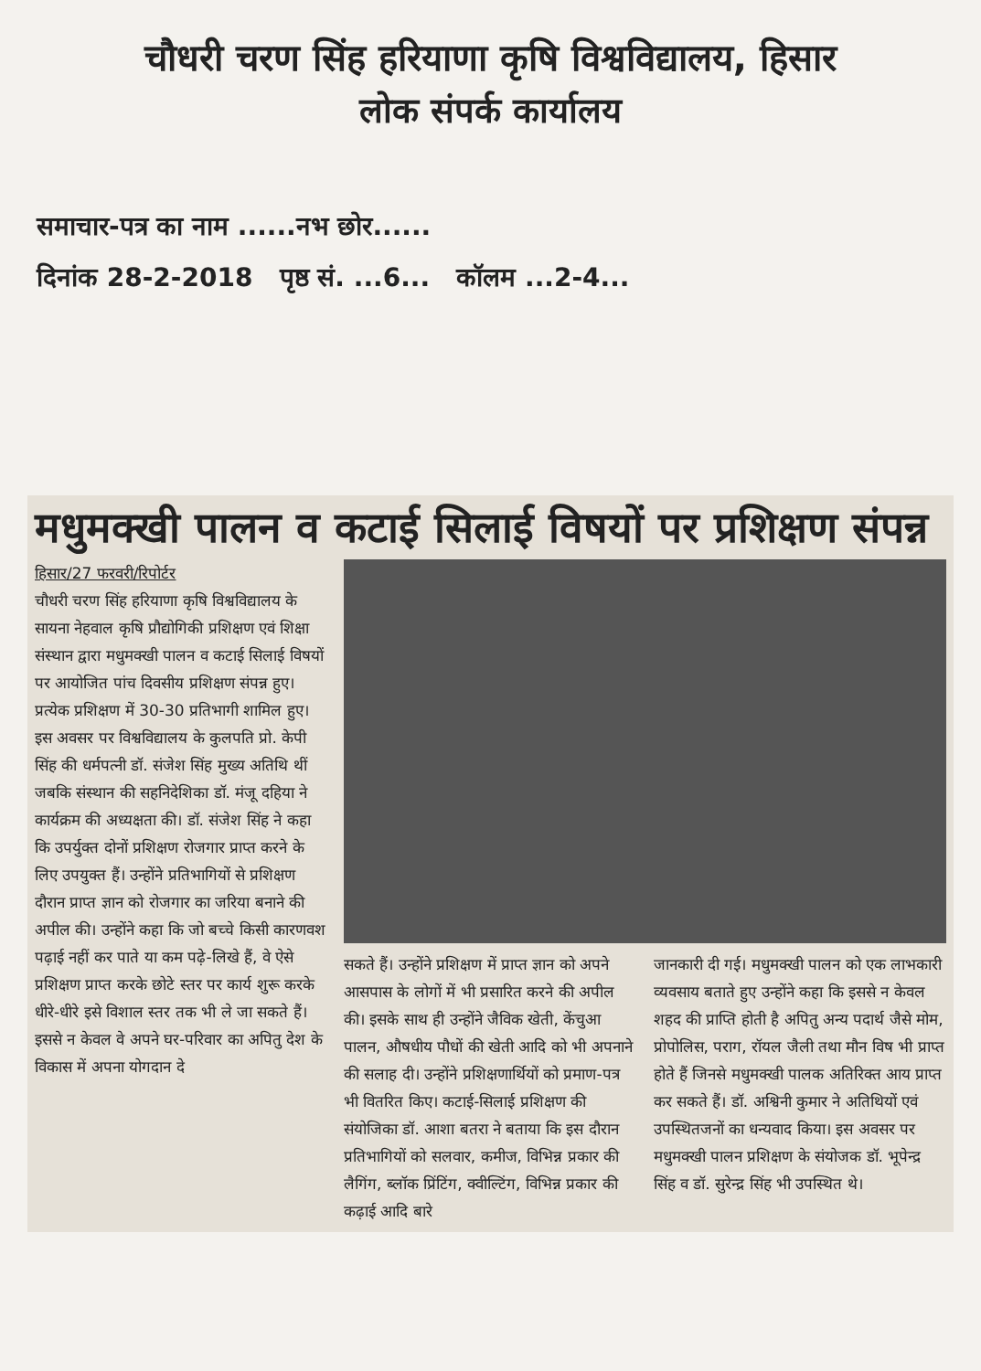चौधरी चरण सिंह हरियाणा कृषि विश्वविद्यालय, हिसार
लोक संपर्क कार्यालय
समाचार-पत्र का नाम ......नभ छोर......
दिनांक 28-2-2018 पृष्ठ सं. ...6... कॉलम ...2-4...
मधुमक्खी पालन व कटाई सिलाई विषयों पर प्रशिक्षण संपन्न
हिसार/27 फरवरी/रिपोर्टर
चौधरी चरण सिंह हरियाणा कृषि विश्वविद्यालय के सायना नेहवाल कृषि प्रौद्योगिकी प्रशिक्षण एवं शिक्षा संस्थान द्वारा मधुमक्खी पालन व कटाई सिलाई विषयों पर आयोजित पांच दिवसीय प्रशिक्षण संपन्न हुए। प्रत्येक प्रशिक्षण में 30-30 प्रतिभागी शामिल हुए। इस अवसर पर विश्वविद्यालय के कुलपति प्रो. केपी सिंह की धर्मपत्नी डॉ. संजेश सिंह मुख्य अतिथि थीं जबकि संस्थान की सहनिदेशिका डॉ. मंजू दहिया ने कार्यक्रम की अध्यक्षता की। डॉ. संजेश सिंह ने कहा कि उपर्युक्त दोनों प्रशिक्षण रोजगार प्राप्त करने के लिए उपयुक्त हैं। उन्होंने प्रतिभागियों से प्रशिक्षण दौरान प्राप्त ज्ञान को रोजगार का जरिया बनाने की अपील की। उन्होंने कहा कि जो बच्चे किसी कारणवश पढ़ाई नहीं कर पाते या कम पढ़े-लिखे हैं, वे ऐसे प्रशिक्षण प्राप्त करके छोटे स्तर पर कार्य शुरू करके धीरे-धीरे इसे विशाल स्तर तक भी ले जा सकते हैं। इससे न केवल वे अपने घर-परिवार का अपितु देश के विकास में अपना योगदान दे
सकते हैं। उन्होंने प्रशिक्षण में प्राप्त ज्ञान को अपने आसपास के लोगों में भी प्रसारित करने की अपील की। इसके साथ ही उन्होंने जैविक खेती, केंचुआ पालन, औषधीय पौधों की खेती आदि को भी अपनाने की सलाह दी। उन्होंने प्रशिक्षणार्थियों को प्रमाण-पत्र भी वितरित किए। कटाई-सिलाई प्रशिक्षण की संयोजिका डॉ. आशा बतरा ने बताया कि इस दौरान प्रतिभागियों को सलवार, कमीज, विभिन्न प्रकार की लैगिंग, ब्लॉक प्रिंटिंग, क्वील्टिंग, विभिन्न प्रकार की कढ़ाई आदि बारे
जानकारी दी गई। मधुमक्खी पालन को एक लाभकारी व्यवसाय बताते हुए उन्होंने कहा कि इससे न केवल शहद की प्राप्ति होती है अपितु अन्य पदार्थ जैसे मोम, प्रोपोलिस, पराग, रॉयल जैली तथा मौन विष भी प्राप्त होते हैं जिनसे मधुमक्खी पालक अतिरिक्त आय प्राप्त कर सकते हैं। डॉ. अश्विनी कुमार ने अतिथियों एवं उपस्थितजनों का धन्यवाद किया। इस अवसर पर मधुमक्खी पालन प्रशिक्षण के संयोजक डॉ. भूपेन्द्र सिंह व डॉ. सुरेन्द्र सिंह भी उपस्थित थे।